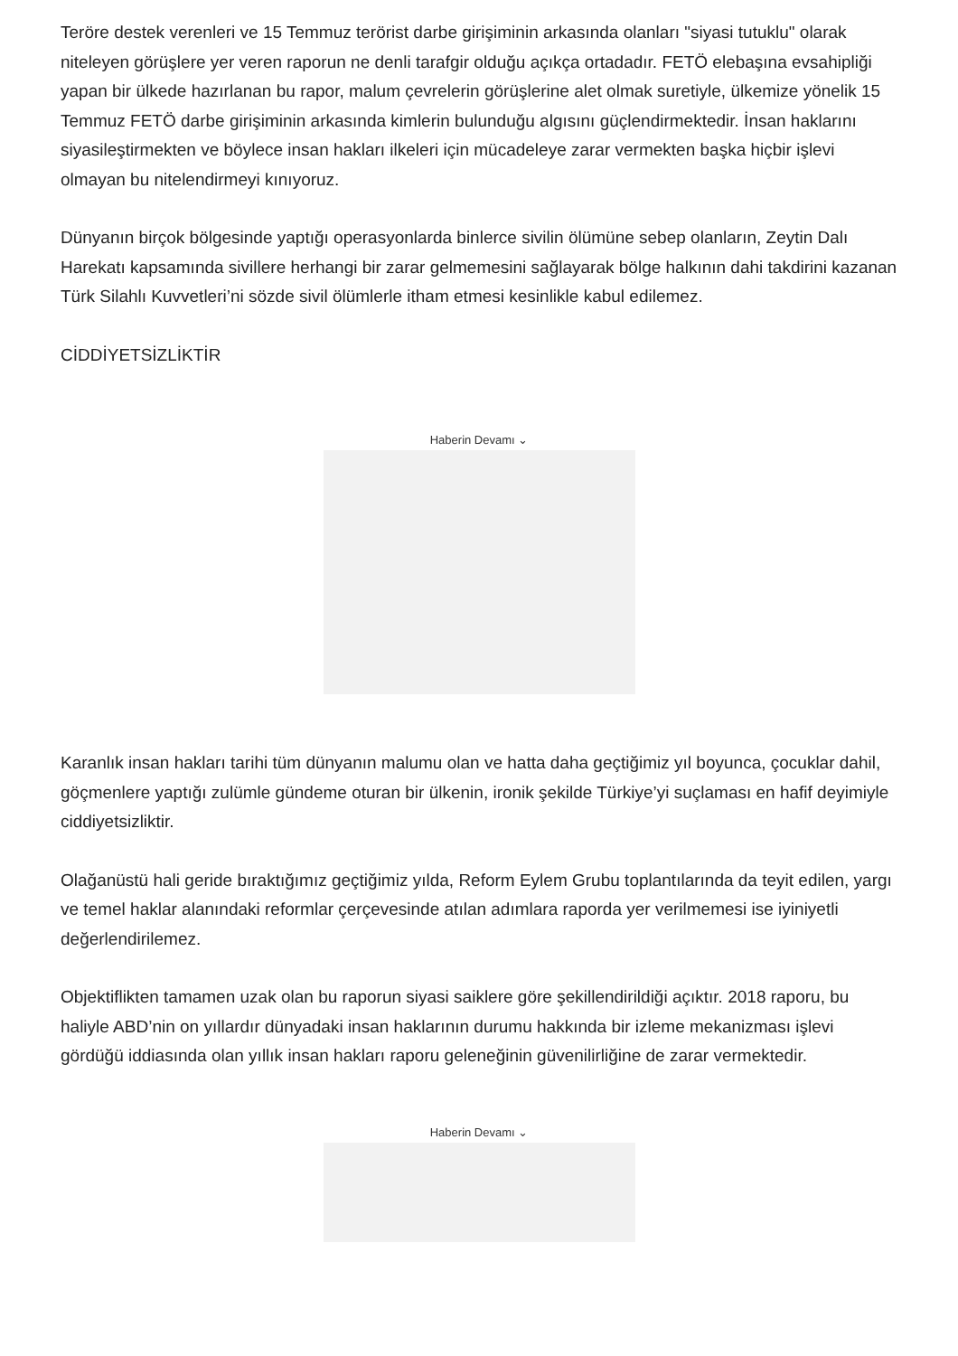Teröre destek verenleri ve 15 Temmuz terörist darbe girişiminin arkasında olanları "siyasi tutuklu" olarak niteleyen görüşlere yer veren raporun ne denli tarafgir olduğu açıkça ortadadır. FETÖ elebaşına evsahipliği yapan bir ülkede hazırlanan bu rapor, malum çevrelerin görüşlerine alet olmak suretiyle, ülkemize yönelik 15 Temmuz FETÖ darbe girişiminin arkasında kimlerin bulunduğu algısını güçlendirmektedir. İnsan haklarını siyasileştirmekten ve böylece insan hakları ilkeleri için mücadeleye zarar vermekten başka hiçbir işlevi olmayan bu nitelendirmeyi kınıyoruz.
Dünyanın birçok bölgesinde yaptığı operasyonlarda binlerce sivilin ölümüne sebep olanların, Zeytin Dalı Harekatı kapsamında sivillere herhangi bir zarar gelmemesini sağlayarak bölge halkının dahi takdirini kazanan Türk Silahlı Kuvvetleri’ni sözde sivil ölümlerle itham etmesi kesinlikle kabul edilemez.
CİDDİYETSİZLİKTİR
Haberin Devamı ⌄
Karanlık insan hakları tarihi tüm dünyanın malumu olan ve hatta daha geçtiğimiz yıl boyunca, çocuklar dahil, göçmenlere yaptığı zulümle gündeme oturan bir ülkenin, ironik şekilde Türkiye’yi suçlaması en hafif deyimiyle ciddiyetsizliktir.
Olağanüstü hali geride bıraktığımız geçtiğimiz yılda, Reform Eylem Grubu toplantılarında da teyit edilen, yargı ve temel haklar alanındaki reformlar çerçevesinde atılan adımlara raporda yer verilmemesi ise iyiniyetli değerlendirilemez.
Objektiflikten tamamen uzak olan bu raporun siyasi saiklere göre şekillendirildiği açıktır. 2018 raporu, bu haliyle ABD’nin on yıllardır dünyadaki insan haklarının durumu hakkında bir izleme mekanizması işlevi gördüğü iddiasında olan yıllık insan hakları raporu geleneğinin güvenilirliğine de zarar vermektedir.
Haberin Devamı ⌄